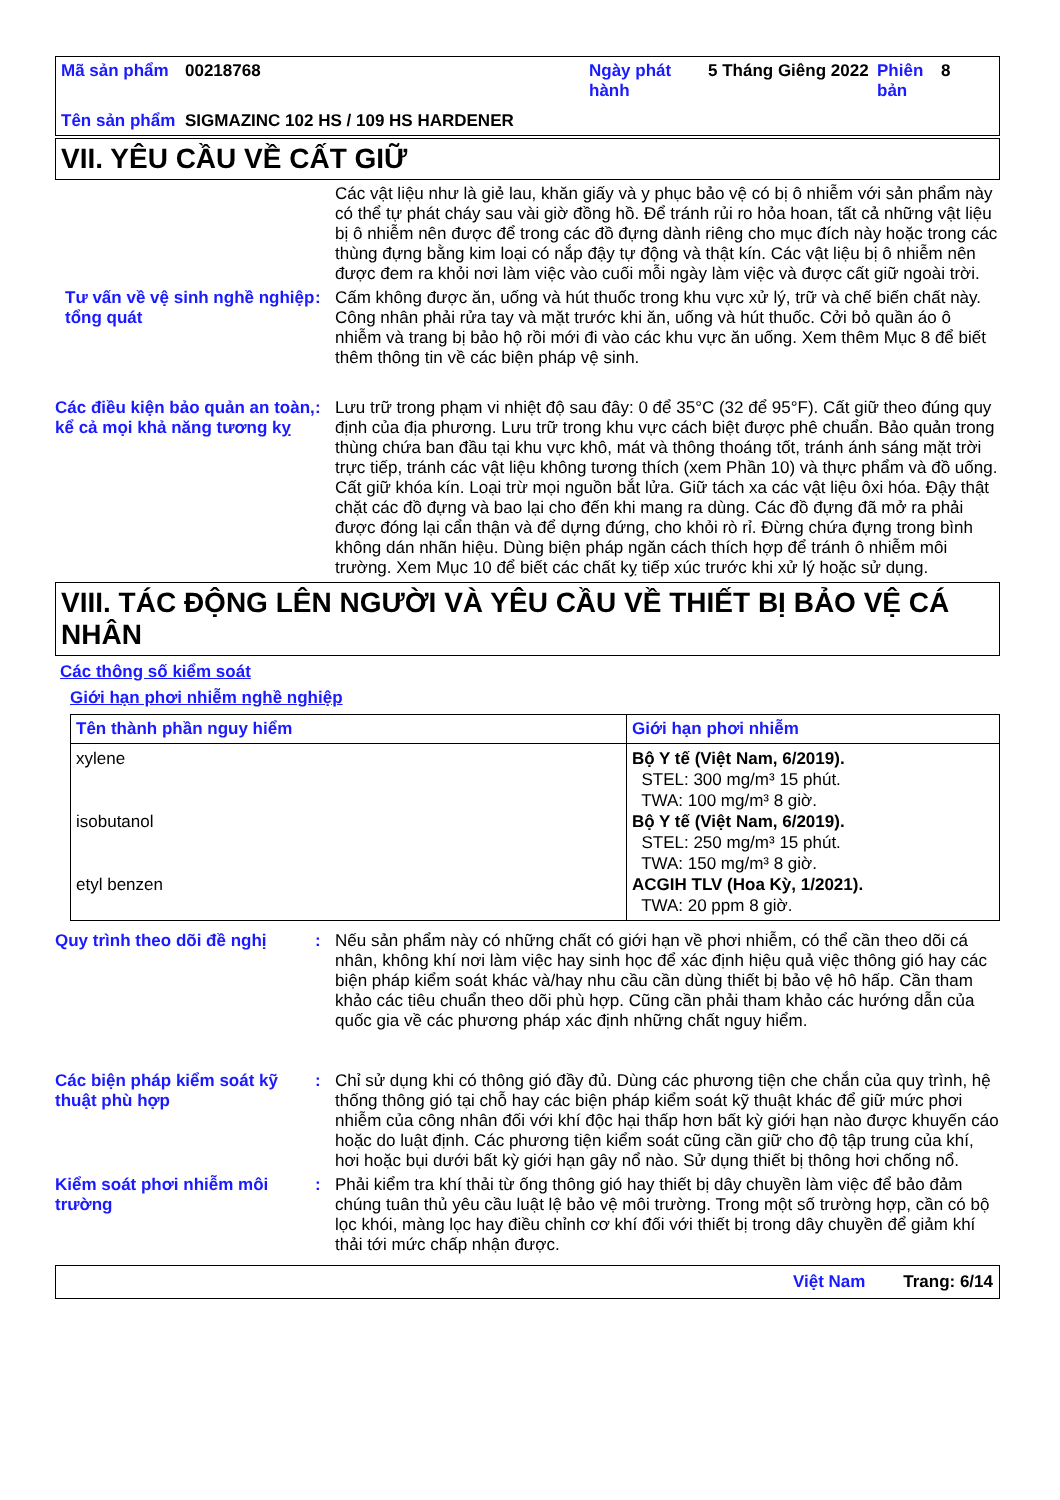| Mã sản phẩm | 00218768 | Ngày phát hành | 5 Tháng Giêng 2022 | Phiên bản | 8 |
| Tên sản phẩm | SIGMAZINC 102 HS / 109 HS HARDENER | | | | |
VII. YÊU CẦU VỀ CẤT GIỮ
Các vật liệu như là giẻ lau, khăn giấy và y phục bảo vệ có bị ô nhiễm với sản phẩm này có thể tự phát cháy sau vài giờ đồng hồ. Để tránh rủi ro hỏa hoan, tất cả những vật liệu bị ô nhiễm nên được để trong các đồ đựng dành riêng cho mục đích này hoặc trong các thùng đựng bằng kim loại có nắp đậy tự động và thật kín. Các vật liệu bị ô nhiễm nên được đem ra khỏi nơi làm việc vào cuối mỗi ngày làm việc và được cất giữ ngoài trời.
Tư vấn về vệ sinh nghề nghiệp tổng quát
:
Cấm không được ăn, uống và hút thuốc trong khu vực xử lý, trữ và chế biến chất này. Công nhân phải rửa tay và mặt trước khi ăn, uống và hút thuốc. Cởi bỏ quần áo ô nhiễm và trang bị bảo hộ rồi mới đi vào các khu vực ăn uống. Xem thêm Mục 8 để biết thêm thông tin về các biện pháp vệ sinh.
Các điều kiện bảo quản an toàn, kể cả mọi khả năng tương kỵ
:
Lưu trữ trong phạm vi nhiệt độ sau đây: 0 để 35°C (32 để 95°F). Cất giữ theo đúng quy định của địa phương. Lưu trữ trong khu vực cách biệt được phê chuẩn. Bảo quản trong thùng chứa ban đầu tại khu vực khô, mát và thông thoáng tốt, tránh ánh sáng mặt trời trực tiếp, tránh các vật liệu không tương thích (xem Phần 10) và thực phẩm và đồ uống. Cất giữ khóa kín. Loại trừ mọi nguồn bắt lửa. Giữ tách xa các vật liệu ôxi hóa. Đậy thật chặt các đồ đựng và bao lại cho đến khi mang ra dùng. Các đồ đựng đã mở ra phải được đóng lại cẩn thận và để dựng đứng, cho khỏi rò rỉ. Đừng chứa đựng trong bình không dán nhãn hiệu. Dùng biện pháp ngăn cách thích hợp để tránh ô nhiễm môi trường. Xem Mục 10 để biết các chất kỵ tiếp xúc trước khi xử lý hoặc sử dụng.
VIII. TÁC ĐỘNG LÊN NGƯỜI VÀ YÊU CẦU VỀ THIẾT BỊ BẢO VỆ CÁ NHÂN
Các thông số kiểm soát
Giới hạn phơi nhiễm nghề nghiệp
| Tên thành phần nguy hiểm | Giới hạn phơi nhiễm |
| --- | --- |
| xylene isobutanol etyl benzen | Bộ Y tế (Việt Nam, 6/2019). STEL: 300 mg/m³ 15 phút. TWA: 100 mg/m³ 8 giờ. Bộ Y tế (Việt Nam, 6/2019). STEL: 250 mg/m³ 15 phút. TWA: 150 mg/m³ 8 giờ. ACGIH TLV (Hoa Kỳ, 1/2021). TWA: 20 ppm 8 giờ. |
Quy trình theo dõi đề nghị
:
Nếu sản phẩm này có những chất có giới hạn về phơi nhiễm, có thể cần theo dõi cá nhân, không khí nơi làm việc hay sinh học để xác định hiệu quả việc thông gió hay các biện pháp kiểm soát khác và/hay nhu cầu cần dùng thiết bị bảo vệ hô hấp. Cần tham khảo các tiêu chuẩn theo dõi phù hợp. Cũng cần phải tham khảo các hướng dẫn của quốc gia về các phương pháp xác định những chất nguy hiểm.
Các biện pháp kiểm soát kỹ thuật phù hợp
:
Chỉ sử dụng khi có thông gió đầy đủ. Dùng các phương tiện che chắn của quy trình, hệ thống thông gió tại chỗ hay các biện pháp kiểm soát kỹ thuật khác để giữ mức phơi nhiễm của công nhân đối với khí độc hại thấp hơn bất kỳ giới hạn nào được khuyến cáo hoặc do luật định. Các phương tiện kiểm soát cũng cần giữ cho độ tập trung của khí, hơi hoặc bụi dưới bất kỳ giới hạn gây nổ nào. Sử dụng thiết bị thông hơi chống nổ.
Kiểm soát phơi nhiễm môi trường
:
Phải kiểm tra khí thải từ ống thông gió hay thiết bị dây chuyền làm việc để bảo đảm chúng tuân thủ yêu cầu luật lệ bảo vệ môi trường. Trong một số trường hợp, cần có bộ lọc khói, màng lọc hay điều chỉnh cơ khí đối với thiết bị trong dây chuyền để giảm khí thải tới mức chấp nhận được.
Việt Nam Trang: 6/14